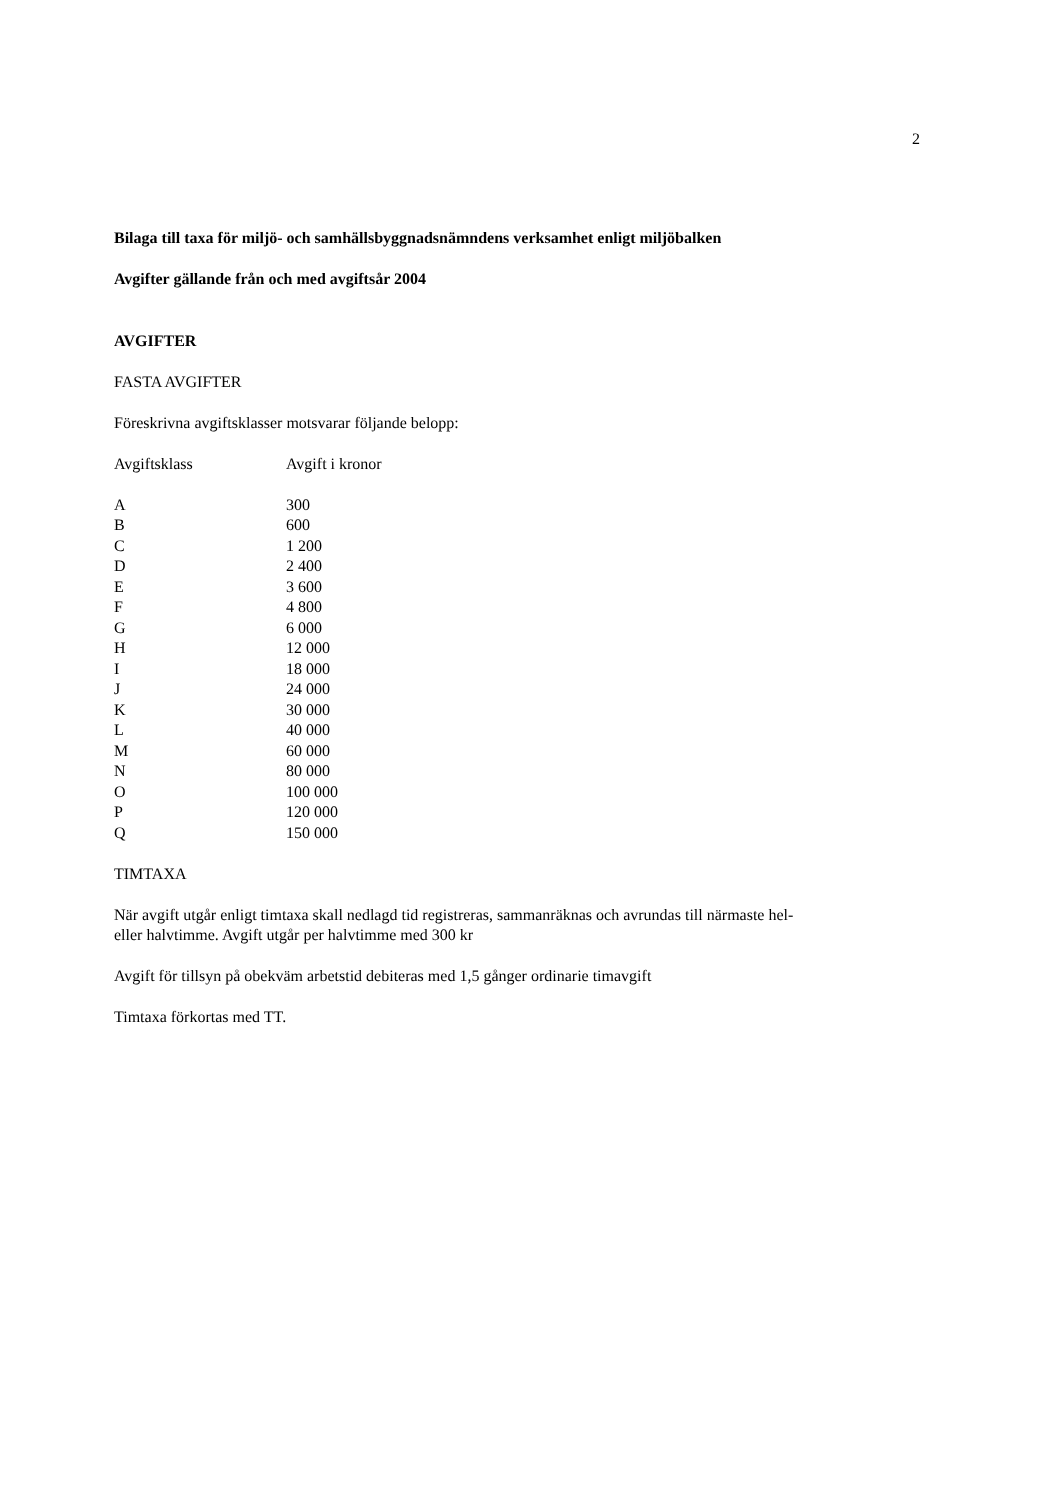2
Bilaga till taxa för miljö- och samhällsbyggnadsnämndens verksamhet enligt miljöbalken
Avgifter gällande från och med avgiftsår 2004
AVGIFTER
FASTA AVGIFTER
Föreskrivna avgiftsklasser motsvarar följande belopp:
| Avgiftsklass | Avgift i kronor |
| --- | --- |
| A | 300 |
| B | 600 |
| C | 1 200 |
| D | 2 400 |
| E | 3 600 |
| F | 4 800 |
| G | 6 000 |
| H | 12 000 |
| I | 18 000 |
| J | 24 000 |
| K | 30 000 |
| L | 40 000 |
| M | 60 000 |
| N | 80 000 |
| O | 100 000 |
| P | 120 000 |
| Q | 150 000 |
TIMTAXA
När avgift utgår enligt timtaxa skall nedlagd tid registreras, sammanräknas och avrundas till närmaste hel- eller halvtimme. Avgift utgår per halvtimme med 300 kr
Avgift för tillsyn på obekväm arbetstid debiteras med 1,5 gånger ordinarie timavgift
Timtaxa förkortas med TT.